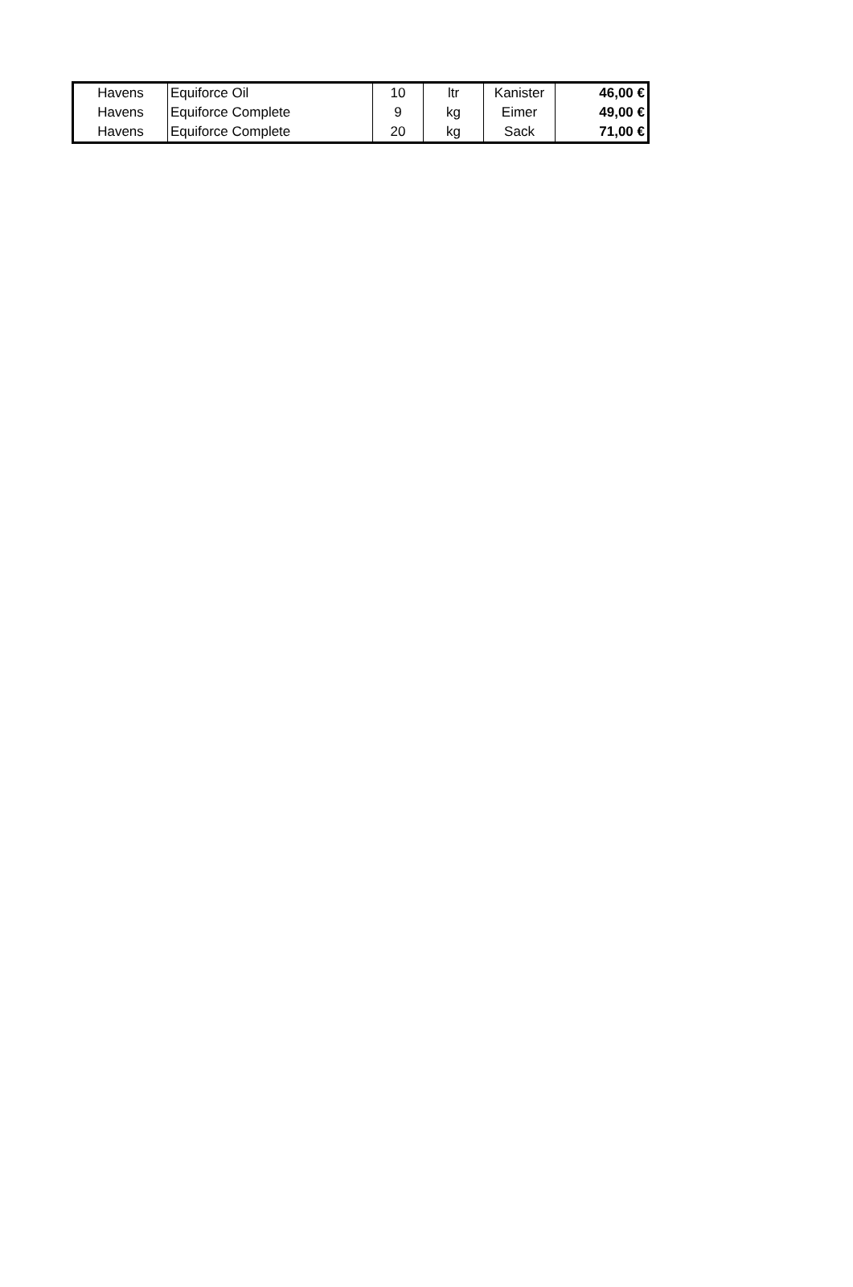| Havens | Equiforce Oil | 10 | ltr | Kanister | 46,00 € |
| Havens | Equiforce Complete | 9 | kg | Eimer | 49,00 € |
| Havens | Equiforce Complete | 20 | kg | Sack | 71,00 € |